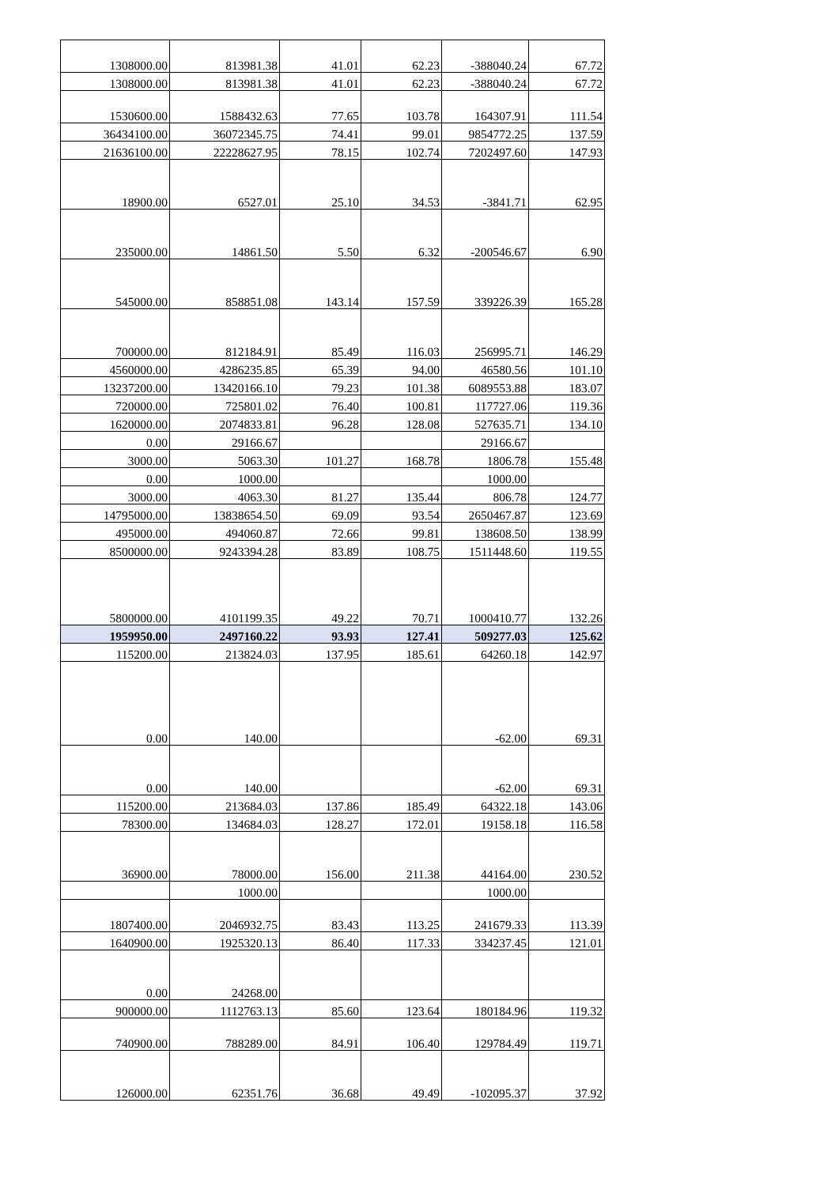| 1308000.00 | 813981.38 | 41.01 | 62.23 | -388040.24 | 67.72 |
| 1308000.00 | 813981.38 | 41.01 | 62.23 | -388040.24 | 67.72 |
| 1530600.00 | 1588432.63 | 77.65 | 103.78 | 164307.91 | 111.54 |
| 36434100.00 | 36072345.75 | 74.41 | 99.01 | 9854772.25 | 137.59 |
| 21636100.00 | 22228627.95 | 78.15 | 102.74 | 7202497.60 | 147.93 |
| 18900.00 | 6527.01 | 25.10 | 34.53 | -3841.71 | 62.95 |
| 235000.00 | 14861.50 | 5.50 | 6.32 | -200546.67 | 6.90 |
| 545000.00 | 858851.08 | 143.14 | 157.59 | 339226.39 | 165.28 |
| 700000.00 | 812184.91 | 85.49 | 116.03 | 256995.71 | 146.29 |
| 4560000.00 | 4286235.85 | 65.39 | 94.00 | 46580.56 | 101.10 |
| 13237200.00 | 13420166.10 | 79.23 | 101.38 | 6089553.88 | 183.07 |
| 720000.00 | 725801.02 | 76.40 | 100.81 | 117727.06 | 119.36 |
| 1620000.00 | 2074833.81 | 96.28 | 128.08 | 527635.71 | 134.10 |
| 0.00 | 29166.67 | | | 29166.67 | |
| 3000.00 | 5063.30 | 101.27 | 168.78 | 1806.78 | 155.48 |
| 0.00 | 1000.00 | | | 1000.00 | |
| 3000.00 | 4063.30 | 81.27 | 135.44 | 806.78 | 124.77 |
| 14795000.00 | 13838654.50 | 69.09 | 93.54 | 2650467.87 | 123.69 |
| 495000.00 | 494060.87 | 72.66 | 99.81 | 138608.50 | 138.99 |
| 8500000.00 | 9243394.28 | 83.89 | 108.75 | 1511448.60 | 119.55 |
| 5800000.00 | 4101199.35 | 49.22 | 70.71 | 1000410.77 | 132.26 |
| 1959950.00 | 2497160.22 | 93.93 | 127.41 | 509277.03 | 125.62 |
| 115200.00 | 213824.03 | 137.95 | 185.61 | 64260.18 | 142.97 |
| 0.00 | 140.00 | | | -62.00 | 69.31 |
| 0.00 | 140.00 | | | -62.00 | 69.31 |
| 115200.00 | 213684.03 | 137.86 | 185.49 | 64322.18 | 143.06 |
| 78300.00 | 134684.03 | 128.27 | 172.01 | 19158.18 | 116.58 |
| 36900.00 | 78000.00 | 156.00 | 211.38 | 44164.00 | 230.52 |
| | 1000.00 | | | 1000.00 | |
| 1807400.00 | 2046932.75 | 83.43 | 113.25 | 241679.33 | 113.39 |
| 1640900.00 | 1925320.13 | 86.40 | 117.33 | 334237.45 | 121.01 |
| 0.00 | 24268.00 | | | | |
| 900000.00 | 1112763.13 | 85.60 | 123.64 | 180184.96 | 119.32 |
| 740900.00 | 788289.00 | 84.91 | 106.40 | 129784.49 | 119.71 |
| 126000.00 | 62351.76 | 36.68 | 49.49 | -102095.37 | 37.92 |